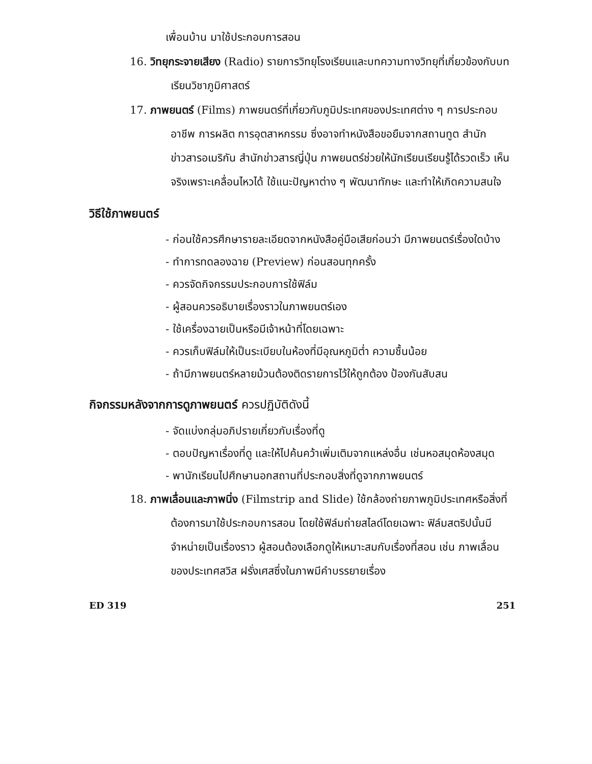เพื่อนบ้าน มาใช้ประกอบการสอน
16. วิทยุกระจายเสียง (Radio) รายการวิทยุโรงเรียนและบทความทางวิทยุที่เกี่ยวข้องกับบทเรียนวิชาภูมิศาสตร์
17. ภาพยนตร์ (Films) ภาพยนตร์ที่เกี่ยวกับภูมิประเทศของประเทศต่าง ๆ การประกอบอาชีพ การผลิต การอุตสาหกรรม ซึ่งอาจทำหนังสือขอยืมจากสถานทูต สำนักข่าวสารอเมริกัน สำนักข่าวสารญี่ปุ่น ภาพยนตร์ช่วยให้นักเรียนเรียนรู้ได้รวดเร็ว เห็นจริงเพราะเคลื่อนไหวได้ ใช้แนะปัญหาต่าง ๆ พัฒนาทักษะ และทำให้เกิดความสนใจ
วิธีใช้ภาพยนตร์
- ก่อนใช้ควรศึกษารายละเอียดจากหนังสือคู่มือเสียก่อนว่า มีภาพยนตร์เรื่องใดบ้าง
- ทำการทดลองฉาย (Preview) ก่อนสอนทุกครั้ง
- ควรจัดกิจกรรมประกอบการใช้ฟิล์ม
- ผู้สอนควรอธิบายเรื่องราวในภาพยนตร์เอง
- ใช้เครื่องฉายเป็นหรือมีเจ้าหน้าที่โดยเฉพาะ
- ควรเก็บฟิล์มให้เป็นระเบียบในห้องที่มีอุณหภูมิต่ำ ความชื้นน้อย
- ถ้ามีภาพยนตร์หลายม้วนต้องติดรายการไว้ให้ถูกต้อง ป้องกันสับสน
กิจกรรมหลังจากการดูภาพยนตร์ ควรปฏิบัติดังนี้
- จัดแบ่งกลุ่มอภิปรายเกี่ยวกับเรื่องที่ดู
- ตอบปัญหาเรื่องที่ดู และให้ไปค้นคว้าเพิ่มเติมจากแหล่งอื่น เช่นหอสมุดห้องสมุด
- พานักเรียนไปศึกษานอกสถานที่ประกอบสิ่งที่ดูจากภาพยนตร์
18. ภาพเลื่อนและภาพนิ่ง (Filmstrip and Slide) ใช้กล้องถ่ายภาพภูมิประเทศหรือสิ่งที่ต้องการมาใช้ประกอบการสอน โดยใช้ฟิล์มถ่ายสไลด์โดยเฉพาะ ฟิล์มสตริปนั้นมีจำหน่ายเป็นเรื่องราว ผู้สอนต้องเลือกดูให้เหมาะสมกับเรื่องที่สอน เช่น ภาพเลื่อนของประเทศสวิส ฝรั่งเศสซึ่งในภาพมีคำบรรยายเรื่อง
ED 319 251